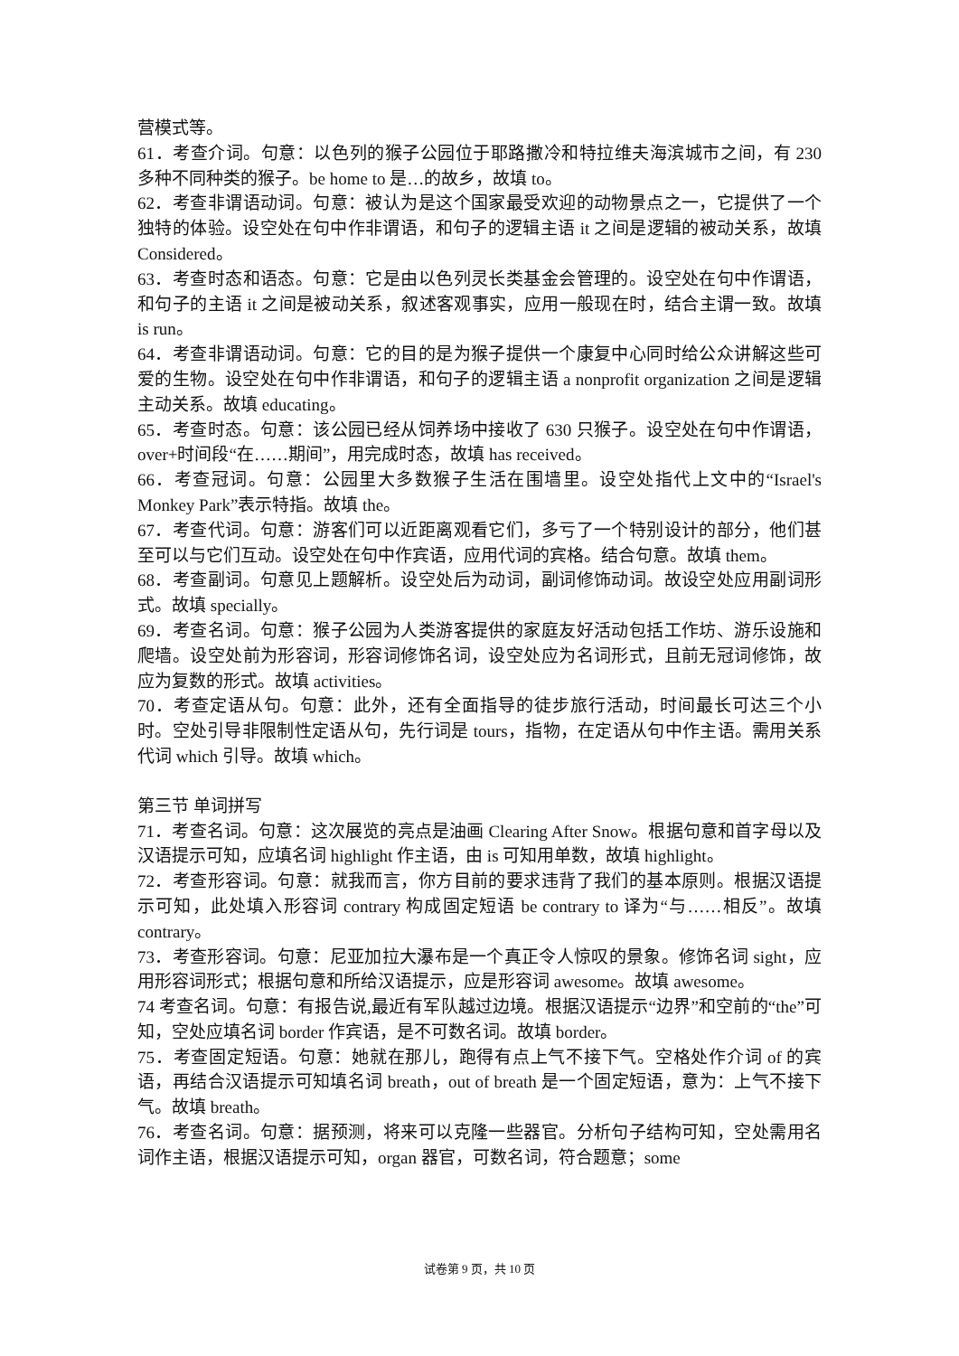营模式等。
61．考查介词。句意：以色列的猴子公园位于耶路撒冷和特拉维夫海滨城市之间，有 230 多种不同种类的猴子。be home to 是…的故乡，故填 to。
62．考查非谓语动词。句意：被认为是这个国家最受欢迎的动物景点之一，它提供了一个独特的体验。设空处在句中作非谓语，和句子的逻辑主语 it 之间是逻辑的被动关系，故填 Considered。
63．考查时态和语态。句意：它是由以色列灵长类基金会管理的。设空处在句中作谓语，和句子的主语 it 之间是被动关系，叙述客观事实，应用一般现在时，结合主谓一致。故填 is run。
64．考查非谓语动词。句意：它的目的是为猴子提供一个康复中心同时给公众讲解这些可爱的生物。设空处在句中作非谓语，和句子的逻辑主语 a nonprofit organization 之间是逻辑主动关系。故填 educating。
65．考查时态。句意：该公园已经从饲养场中接收了 630 只猴子。设空处在句中作谓语，over+时间段“在……期间”，用完成时态，故填 has received。
66．考查冠词。句意：公园里大多数猴子生活在围墙里。设空处指代上文中的“Israel's Monkey Park”表示特指。故填 the。
67．考查代词。句意：游客们可以近距离观看它们，多亏了一个特别设计的部分，他们甚至可以与它们互动。设空处在句中作宾语，应用代词的宾格。结合句意。故填 them。
68．考查副词。句意见上题解析。设空处后为动词，副词修饰动词。故设空处应用副词形式。故填 specially。
69．考查名词。句意：猴子公园为人类游客提供的家庭友好活动包括工作坊、游乐设施和爬墙。设空处前为形容词，形容词修饰名词，设空处应为名词形式，且前无冠词修饰，故应为复数的形式。故填 activities。
70．考查定语从句。句意：此外，还有全面指导的徒步旅行活动，时间最长可达三个小时。空处引导非限制性定语从句，先行词是 tours，指物，在定语从句中作主语。需用关系代词 which 引导。故填 which。
第三节 单词拼写
71．考查名词。句意：这次展览的亮点是油画 Clearing After Snow。根据句意和首字母以及汉语提示可知，应填名词 highlight 作主语，由 is 可知用单数，故填 highlight。
72．考查形容词。句意：就我而言，你方目前的要求违背了我们的基本原则。根据汉语提示可知，此处填入形容词 contrary 构成固定短语 be contrary to 译为“与……相反”。故填 contrary。
73．考查形容词。句意：尼亚加拉大瀑布是一个真正令人惊叹的景象。修饰名词 sight，应用形容词形式；根据句意和所给汉语提示，应是形容词 awesome。故填 awesome。
74 考查名词。句意：有报告说,最近有军队越过边境。根据汉语提示“边界”和空前的“the”可知，空处应填名词 border 作宾语，是不可数名词。故填 border。
75．考查固定短语。句意：她就在那儿，跑得有点上气不接下气。空格处作介词 of 的宾语，再结合汉语提示可知填名词 breath，out of breath 是一个固定短语，意为：上气不接下气。故填 breath。
76．考查名词。句意：据预测，将来可以克隆一些器官。分析句子结构可知，空处需用名词作主语，根据汉语提示可知，organ 器官，可数名词，符合题意；some
试卷第 9 页，共 10 页